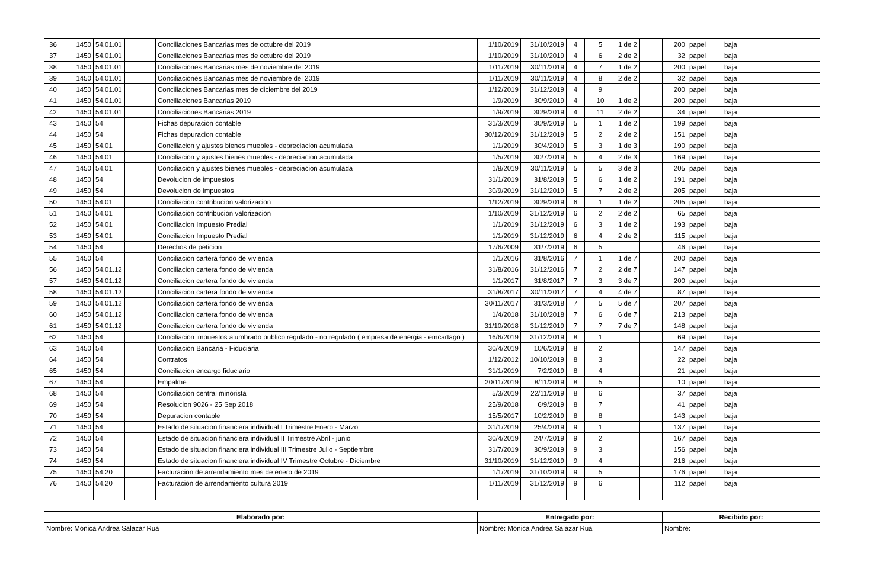| 36 | 1450 | 54.01.01 | | Conciliaciones Bancarias mes de octubre del 2019 | 1/10/2019 | 31/10/2019 | 4 | 5 | 1 de 2 | | 200 | papel | baja | |
| 37 | 1450 | 54.01.01 | | Conciliaciones Bancarias mes de octubre del 2019 | 1/10/2019 | 31/10/2019 | 4 | 6 | 2 de 2 | | 32 | papel | baja | |
| 38 | 1450 | 54.01.01 | | Conciliaciones Bancarias mes de noviembre del 2019 | 1/11/2019 | 30/11/2019 | 4 | 7 | 1 de 2 | | 200 | papel | baja | |
| 39 | 1450 | 54.01.01 | | Conciliaciones Bancarias mes de noviembre del 2019 | 1/11/2019 | 30/11/2019 | 4 | 8 | 2 de 2 | | 32 | papel | baja | |
| 40 | 1450 | 54.01.01 | | Conciliaciones Bancarias mes de diciembre del 2019 | 1/12/2019 | 31/12/2019 | 4 | 9 | | | 200 | papel | baja | |
| 41 | 1450 | 54.01.01 | | Conciliaciones Bancarias 2019 | 1/9/2019 | 30/9/2019 | 4 | 10 | 1 de 2 | | 200 | papel | baja | |
| 42 | 1450 | 54.01.01 | | Conciliaciones Bancarias 2019 | 1/9/2019 | 30/9/2019 | 4 | 11 | 2 de 2 | | 34 | papel | baja | |
| 43 | 1450 | 54 | | Fichas depuracion contable | 31/3/2019 | 30/9/2019 | 5 | 1 | 1 de 2 | | 199 | papel | baja | |
| 44 | 1450 | 54 | | Fichas depuracion contable | 30/12/2019 | 31/12/2019 | 5 | 2 | 2 de 2 | | 151 | papel | baja | |
| 45 | 1450 | 54.01 | | Conciliacion y ajustes bienes muebles - depreciacion acumulada | 1/1/2019 | 30/4/2019 | 5 | 3 | 1 de 3 | | 190 | papel | baja | |
| 46 | 1450 | 54.01 | | Conciliacion y ajustes bienes muebles - depreciacion acumulada | 1/5/2019 | 30/7/2019 | 5 | 4 | 2 de 3 | | 169 | papel | baja | |
| 47 | 1450 | 54.01 | | Conciliacion y ajustes bienes muebles - depreciacion acumulada | 1/8/2019 | 30/11/2019 | 5 | 5 | 3 de 3 | | 205 | papel | baja | |
| 48 | 1450 | 54 | | Devolucion de impuestos | 31/1/2019 | 31/8/2019 | 5 | 6 | 1 de 2 | | 191 | papel | baja | |
| 49 | 1450 | 54 | | Devolucion de impuestos | 30/9/2019 | 31/12/2019 | 5 | 7 | 2 de 2 | | 205 | papel | baja | |
| 50 | 1450 | 54.01 | | Conciliacion contribucion valorizacion | 1/12/2019 | 30/9/2019 | 6 | 1 | 1 de 2 | | 205 | papel | baja | |
| 51 | 1450 | 54.01 | | Conciliacion contribucion valorizacion | 1/10/2019 | 31/12/2019 | 6 | 2 | 2 de 2 | | 65 | papel | baja | |
| 52 | 1450 | 54.01 | | Conciliacion Impuesto Predial | 1/1/2019 | 31/12/2019 | 6 | 3 | 1 de 2 | | 193 | papel | baja | |
| 53 | 1450 | 54.01 | | Conciliacion Impuesto Predial | 1/1/2019 | 31/12/2019 | 6 | 4 | 2 de 2 | | 115 | papel | baja | |
| 54 | 1450 | 54 | | Derechos de peticion | 17/6/2009 | 31/7/2019 | 6 | 5 | | | 46 | papel | baja | |
| 55 | 1450 | 54 | | Conciliacion cartera fondo de vivienda | 1/1/2016 | 31/8/2016 | 7 | 1 | 1 de 7 | | 200 | papel | baja | |
| 56 | 1450 | 54.01.12 | | Conciliacion cartera fondo de vivienda | 31/8/2016 | 31/12/2016 | 7 | 2 | 2 de 7 | | 147 | papel | baja | |
| 57 | 1450 | 54.01.12 | | Conciliacion cartera fondo de vivienda | 1/1/2017 | 31/8/2017 | 7 | 3 | 3 de 7 | | 200 | papel | baja | |
| 58 | 1450 | 54.01.12 | | Conciliacion cartera fondo de vivienda | 31/8/2017 | 30/11/2017 | 7 | 4 | 4 de 7 | | 87 | papel | baja | |
| 59 | 1450 | 54.01.12 | | Conciliacion cartera fondo de vivienda | 30/11/2017 | 31/3/2018 | 7 | 5 | 5 de 7 | | 207 | papel | baja | |
| 60 | 1450 | 54.01.12 | | Conciliacion cartera fondo de vivienda | 1/4/2018 | 31/10/2018 | 7 | 6 | 6 de 7 | | 213 | papel | baja | |
| 61 | 1450 | 54.01.12 | | Conciliacion cartera fondo de vivienda | 31/10/2018 | 31/12/2019 | 7 | 7 | 7 de 7 | | 148 | papel | baja | |
| 62 | 1450 | 54 | | Conciliacion impuestos alumbrado publico regulado - no regulado ( empresa de energia - emcartago ) | 16/6/2019 | 31/12/2019 | 8 | 1 | | | 69 | papel | baja | |
| 63 | 1450 | 54 | | Conciliacion Bancaria - Fiduciaria | 30/4/2019 | 10/6/2019 | 8 | 2 | | | 147 | papel | baja | |
| 64 | 1450 | 54 | | Contratos | 1/12/2012 | 10/10/2019 | 8 | 3 | | | 22 | papel | baja | |
| 65 | 1450 | 54 | | Conciliacion encargo fiduciario | 31/1/2019 | 7/2/2019 | 8 | 4 | | | 21 | papel | baja | |
| 67 | 1450 | 54 | | Empalme | 20/11/2019 | 8/11/2019 | 8 | 5 | | | 10 | papel | baja | |
| 68 | 1450 | 54 | | Conciliacion central minorista | 5/3/2019 | 22/11/2019 | 8 | 6 | | | 37 | papel | baja | |
| 69 | 1450 | 54 | | Resolucion 9026 - 25 Sep 2018 | 25/9/2018 | 6/9/2019 | 8 | 7 | | | 41 | papel | baja | |
| 70 | 1450 | 54 | | Depuracion contable | 15/5/2017 | 10/2/2019 | 8 | 8 | | | 143 | papel | baja | |
| 71 | 1450 | 54 | | Estado de situacion financiera individual I Trimestre Enero - Marzo | 31/1/2019 | 25/4/2019 | 9 | 1 | | | 137 | papel | baja | |
| 72 | 1450 | 54 | | Estado de situacion financiera individual II Trimestre Abril - junio | 30/4/2019 | 24/7/2019 | 9 | 2 | | | 167 | papel | baja | |
| 73 | 1450 | 54 | | Estado de situacion financiera individual III Trimestre Julio - Septiembre | 31/7/2019 | 30/9/2019 | 9 | 3 | | | 156 | papel | baja | |
| 74 | 1450 | 54 | | Estado de situacion financiera individual IV Trimestre Octubre - Diciembre | 31/10/2019 | 31/12/2019 | 9 | 4 | | | 216 | papel | baja | |
| 75 | 1450 | 54.20 | | Facturacion de arrendamiento mes de enero de 2019 | 1/1/2019 | 31/10/2019 | 9 | 5 | | | 176 | papel | baja | |
| 76 | 1450 | 54.20 | | Facturacion de arrendamiento cultura 2019 | 1/11/2019 | 31/12/2019 | 9 | 6 | | | 112 | papel | baja | |
| Elaborado por: | | | | | Entregado por: | | | | | | Recibido por: | | | |
| Nombre: Monica Andrea Salazar Rua | | | | | Nombre: Monica Andrea Salazar Rua | | | | | | Nombre: | | | |